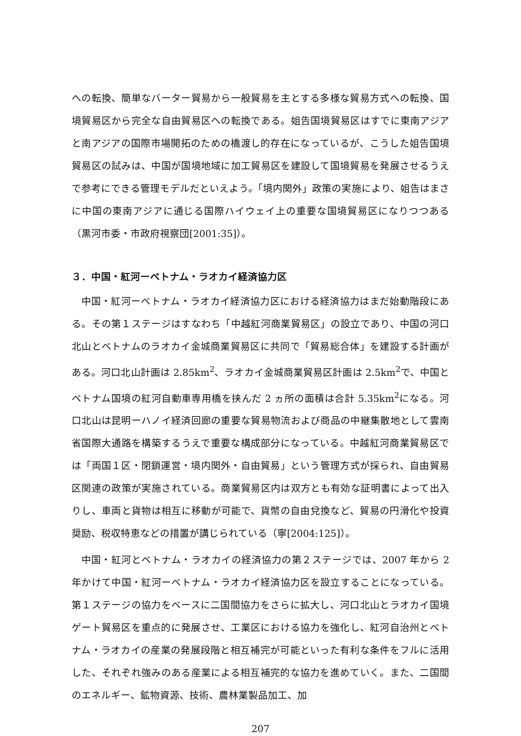への転換、簡単なバーター貿易から一般貿易を主とする多様な貿易方式への転換、国境貿易区から完全な自由貿易区への転換である。姐告国境貿易区はすでに東南アジアと南アジアの国際市場開拓のための橋渡し的存在になっているが、こうした姐告国境貿易区の試みは、中国が国境地域に加工貿易区を建設して国境貿易を発展させるうえで参考にできる管理モデルだといえよう。「境内関外」政策の実施により、姐告はまさに中国の東南アジアに通じる国際ハイウェイ上の重要な国境貿易区になりつつある（黒河市委・市政府視察団[2001:35]）。
３．中国・紅河ーベトナム・ラオカイ経済協力区
中国・紅河ーベトナム・ラオカイ経済協力区における経済協力はまだ始動階段にある。その第１ステージはすなわち「中越紅河商業貿易区」の設立であり、中国の河口北山とベトナムのラオカイ金城商業貿易区に共同で「貿易総合体」を建設する計画がある。河口北山計画は 2.85km<sup>2</sup>、ラオカイ金城商業貿易区計画は 2.5km<sup>2</sup>で、中国とベトナム国境の紅河自動車専用橋を挟んだ 2 ヵ所の面積は合計 5.35km<sup>2</sup>になる。河口北山は昆明ーハノイ経済回廊の重要な貿易物流および商品の中継集散地として雲南省国際大通路を構築するうえで重要な構成部分になっている。中越紅河商業貿易区では「両国１区・閉鎖運営・境内関外・自由貿易」という管理方式が採られ、自由貿易区関連の政策が実施されている。商業貿易区内は双方とも有効な証明書によって出入りし、車両と貨物は相互に移動が可能で、貨幣の自由兌換など、貿易の円滑化や投資奨励、税収特恵などの措置が講じられている（寧[2004:125]）。
中国・紅河とベトナム・ラオカイの経済協力の第２ステージでは、2007 年から 2 年かけて中国・紅河ーベトナム・ラオカイ経済協力区を設立することになっている。第１ステージの協力をベースに二国間協力をさらに拡大し、河口北山とラオカイ国境ゲート貿易区を重点的に発展させ、工業区における協力を強化し、紅河自治州とベトナム・ラオカイの産業の発展段階と相互補完が可能といった有利な条件をフルに活用した、それぞれ強みのある産業による相互補完的な協力を進めていく。また、二国間のエネルギー、鉱物資源、技術、農林業製品加工、加
207